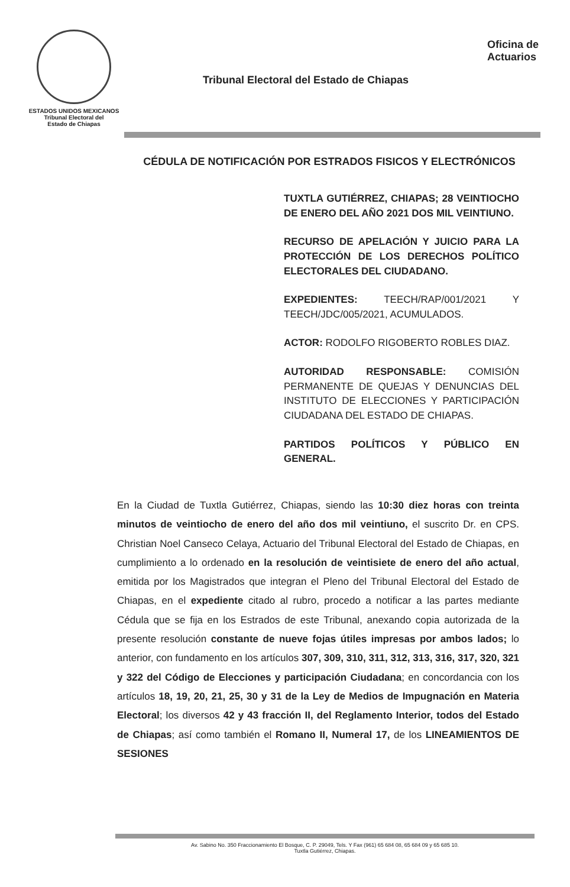ESTADOS UNIDOS MEXICANOS
Tribunal Electoral del
Estado de Chiapas
Tribunal Electoral del Estado de Chiapas
Oficina de
Actuarios
CÉDULA DE NOTIFICACIÓN POR ESTRADOS FISICOS Y ELECTRÓNICOS
TUXTLA GUTIÉRREZ, CHIAPAS; 28 VEINTIOCHO DE ENERO DEL AÑO 2021 DOS MIL VEINTIUNO.
RECURSO DE APELACIÓN Y JUICIO PARA LA PROTECCIÓN DE LOS DERECHOS POLÍTICO ELECTORALES DEL CIUDADANO.
EXPEDIENTES: TEECH/RAP/001/2021 Y TEECH/JDC/005/2021, ACUMULADOS.
ACTOR: RODOLFO RIGOBERTO ROBLES DIAZ.
AUTORIDAD RESPONSABLE: COMISIÓN PERMANENTE DE QUEJAS Y DENUNCIAS DEL INSTITUTO DE ELECCIONES Y PARTICIPACIÓN CIUDADANA DEL ESTADO DE CHIAPAS.
PARTIDOS POLÍTICOS Y PÚBLICO EN GENERAL.
En la Ciudad de Tuxtla Gutiérrez, Chiapas, siendo las 10:30 diez horas con treinta minutos de veintiocho de enero del año dos mil veintiuno, el suscrito Dr. en CPS. Christian Noel Canseco Celaya, Actuario del Tribunal Electoral del Estado de Chiapas, en cumplimiento a lo ordenado en la resolución de veintisiete de enero del año actual, emitida por los Magistrados que integran el Pleno del Tribunal Electoral del Estado de Chiapas, en el expediente citado al rubro, procedo a notificar a las partes mediante Cédula que se fija en los Estrados de este Tribunal, anexando copia autorizada de la presente resolución constante de nueve fojas útiles impresas por ambos lados; lo anterior, con fundamento en los artículos 307, 309, 310, 311, 312, 313, 316, 317, 320, 321 y 322 del Código de Elecciones y participación Ciudadana; en concordancia con los artículos 18, 19, 20, 21, 25, 30 y 31 de la Ley de Medios de Impugnación en Materia Electoral; los diversos 42 y 43 fracción II, del Reglamento Interior, todos del Estado de Chiapas; así como también el Romano II, Numeral 17, de los LINEAMIENTOS DE SESIONES
Av. Sabino No. 350 Fraccionamiento El Bosque, C. P. 29049, Tels. Y Fax (961) 65 684 08, 65 684 09 y 65 685 10.
Tuxtla Gutiérrez, Chiapas.